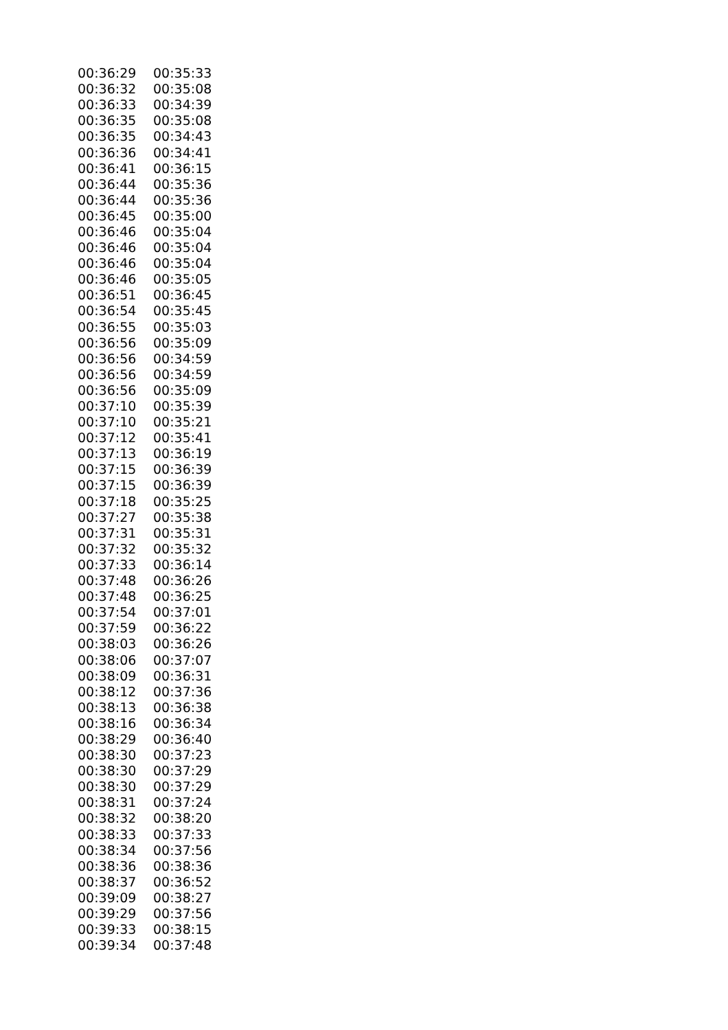| 00:36:29 | 00:35:33 |
| 00:36:32 | 00:35:08 |
| 00:36:33 | 00:34:39 |
| 00:36:35 | 00:35:08 |
| 00:36:35 | 00:34:43 |
| 00:36:36 | 00:34:41 |
| 00:36:41 | 00:36:15 |
| 00:36:44 | 00:35:36 |
| 00:36:44 | 00:35:36 |
| 00:36:45 | 00:35:00 |
| 00:36:46 | 00:35:04 |
| 00:36:46 | 00:35:04 |
| 00:36:46 | 00:35:04 |
| 00:36:46 | 00:35:05 |
| 00:36:51 | 00:36:45 |
| 00:36:54 | 00:35:45 |
| 00:36:55 | 00:35:03 |
| 00:36:56 | 00:35:09 |
| 00:36:56 | 00:34:59 |
| 00:36:56 | 00:34:59 |
| 00:36:56 | 00:35:09 |
| 00:37:10 | 00:35:39 |
| 00:37:10 | 00:35:21 |
| 00:37:12 | 00:35:41 |
| 00:37:13 | 00:36:19 |
| 00:37:15 | 00:36:39 |
| 00:37:15 | 00:36:39 |
| 00:37:18 | 00:35:25 |
| 00:37:27 | 00:35:38 |
| 00:37:31 | 00:35:31 |
| 00:37:32 | 00:35:32 |
| 00:37:33 | 00:36:14 |
| 00:37:48 | 00:36:26 |
| 00:37:48 | 00:36:25 |
| 00:37:54 | 00:37:01 |
| 00:37:59 | 00:36:22 |
| 00:38:03 | 00:36:26 |
| 00:38:06 | 00:37:07 |
| 00:38:09 | 00:36:31 |
| 00:38:12 | 00:37:36 |
| 00:38:13 | 00:36:38 |
| 00:38:16 | 00:36:34 |
| 00:38:29 | 00:36:40 |
| 00:38:30 | 00:37:23 |
| 00:38:30 | 00:37:29 |
| 00:38:30 | 00:37:29 |
| 00:38:31 | 00:37:24 |
| 00:38:32 | 00:38:20 |
| 00:38:33 | 00:37:33 |
| 00:38:34 | 00:37:56 |
| 00:38:36 | 00:38:36 |
| 00:38:37 | 00:36:52 |
| 00:39:09 | 00:38:27 |
| 00:39:29 | 00:37:56 |
| 00:39:33 | 00:38:15 |
| 00:39:34 | 00:37:48 |